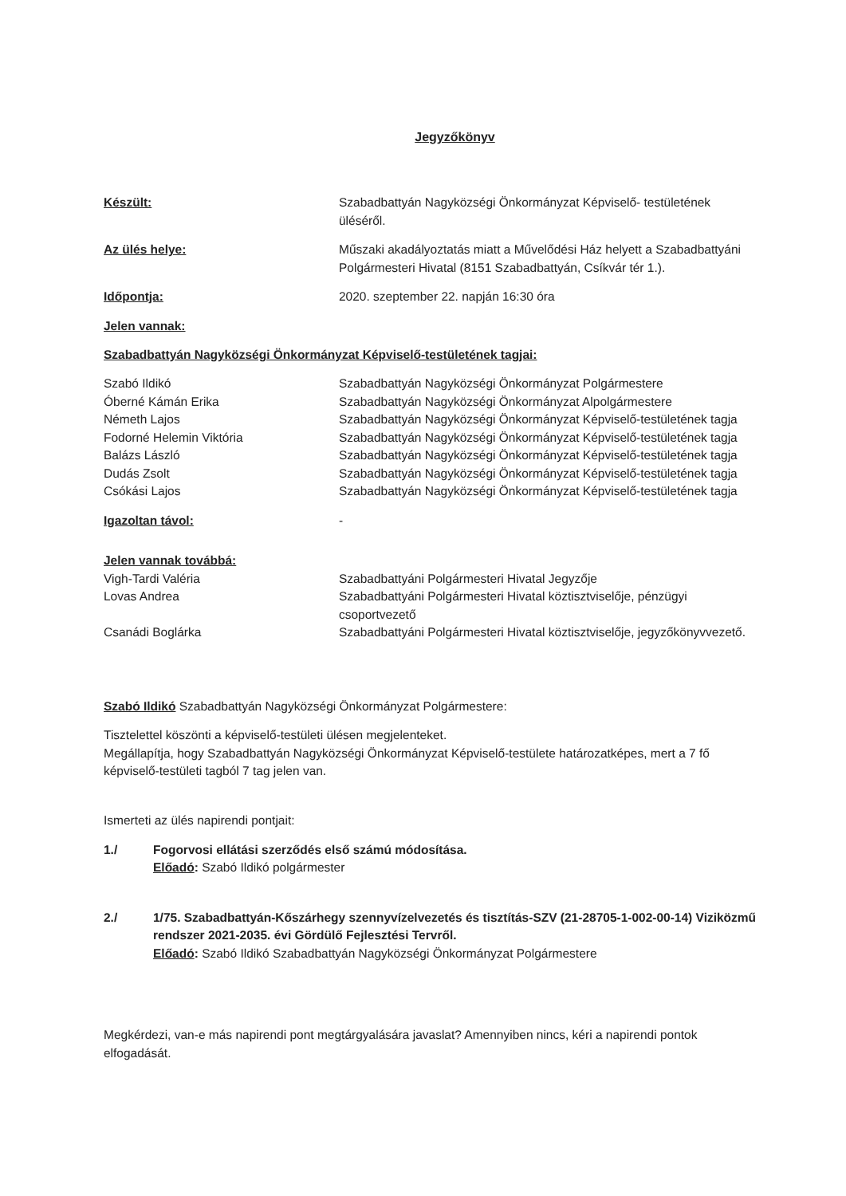Jegyzőkönyv
Készült: Szabadbattyán Nagyközségi Önkormányzat Képviselő- testületének üléséről.
Az ülés helye: Műszaki akadályoztatás miatt a Művelődési Ház helyett a Szabadbattyáni Polgármesteri Hivatal (8151 Szabadbattyán, Csíkvár tér 1.).
Időpontja: 2020. szeptember 22. napján 16:30 óra
Jelen vannak:
Szabadbattyán Nagyközségi Önkormányzat Képviselő-testületének tagjai:
Szabó Ildikó Szabadbattyán Nagyközségi Önkormányzat Polgármestere
Óberné Kámán Erika Szabadbattyán Nagyközségi Önkormányzat Alpolgármestere
Németh Lajos Szabadbattyán Nagyközségi Önkormányzat Képviselő-testületének tagja
Fodorné Helemin Viktória Szabadbattyán Nagyközségi Önkormányzat Képviselő-testületének tagja
Balázs László Szabadbattyán Nagyközségi Önkormányzat Képviselő-testületének tagja
Dudás Zsolt Szabadbattyán Nagyközségi Önkormányzat Képviselő-testületének tagja
Csókási Lajos Szabadbattyán Nagyközségi Önkormányzat Képviselő-testületének tagja
Igazoltan távol: -
Jelen vannak továbbá:
Vigh-Tardi Valéria Szabadbattyáni Polgármesteri Hivatal Jegyzője
Lovas Andrea Szabadbattyáni Polgármesteri Hivatal köztisztviselője, pénzügyi csoportvezető
Csanádi Boglárka Szabadbattyáni Polgármesteri Hivatal köztisztviselője, jegyzőkönyvvezető.
Szabó Ildikó Szabadbattyán Nagyközségi Önkormányzat Polgármestere:
Tisztelettel köszönti a képviselő-testületi ülésen megjelenteket.
Megállapítja, hogy Szabadbattyán Nagyközségi Önkormányzat Képviselő-testülete határozatképes, mert a 7 fő képviselő-testületi tagból 7 tag jelen van.
Ismerteti az ülés napirendi pontjait:
1./ Fogorvosi ellátási szerződés első számú módosítása.
Előadó: Szabó Ildikó polgármester
2./ 1/75. Szabadbattyán-Kőszárhegy szennyvízelvezetés és tisztítás-SZV (21-28705-1-002-00-14) Viziközmű rendszer 2021-2035. évi Gördülő Fejlesztési Tervről.
Előadó: Szabó Ildikó Szabadbattyán Nagyközségi Önkormányzat Polgármestere
Megkérdezi, van-e más napirendi pont megtárgyalására javaslat? Amennyiben nincs, kéri a napirendi pontok elfogadását.